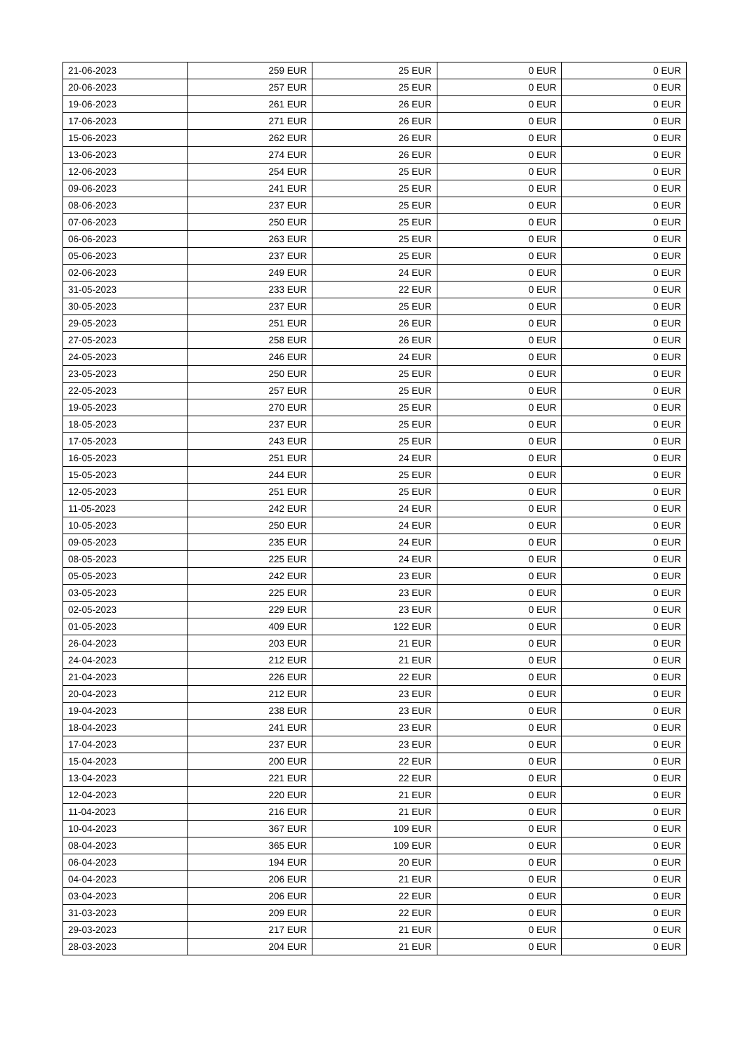| 21-06-2023 | 259 EUR | 25 EUR | 0 EUR | 0 EUR |
| 20-06-2023 | 257 EUR | 25 EUR | 0 EUR | 0 EUR |
| 19-06-2023 | 261 EUR | 26 EUR | 0 EUR | 0 EUR |
| 17-06-2023 | 271 EUR | 26 EUR | 0 EUR | 0 EUR |
| 15-06-2023 | 262 EUR | 26 EUR | 0 EUR | 0 EUR |
| 13-06-2023 | 274 EUR | 26 EUR | 0 EUR | 0 EUR |
| 12-06-2023 | 254 EUR | 25 EUR | 0 EUR | 0 EUR |
| 09-06-2023 | 241 EUR | 25 EUR | 0 EUR | 0 EUR |
| 08-06-2023 | 237 EUR | 25 EUR | 0 EUR | 0 EUR |
| 07-06-2023 | 250 EUR | 25 EUR | 0 EUR | 0 EUR |
| 06-06-2023 | 263 EUR | 25 EUR | 0 EUR | 0 EUR |
| 05-06-2023 | 237 EUR | 25 EUR | 0 EUR | 0 EUR |
| 02-06-2023 | 249 EUR | 24 EUR | 0 EUR | 0 EUR |
| 31-05-2023 | 233 EUR | 22 EUR | 0 EUR | 0 EUR |
| 30-05-2023 | 237 EUR | 25 EUR | 0 EUR | 0 EUR |
| 29-05-2023 | 251 EUR | 26 EUR | 0 EUR | 0 EUR |
| 27-05-2023 | 258 EUR | 26 EUR | 0 EUR | 0 EUR |
| 24-05-2023 | 246 EUR | 24 EUR | 0 EUR | 0 EUR |
| 23-05-2023 | 250 EUR | 25 EUR | 0 EUR | 0 EUR |
| 22-05-2023 | 257 EUR | 25 EUR | 0 EUR | 0 EUR |
| 19-05-2023 | 270 EUR | 25 EUR | 0 EUR | 0 EUR |
| 18-05-2023 | 237 EUR | 25 EUR | 0 EUR | 0 EUR |
| 17-05-2023 | 243 EUR | 25 EUR | 0 EUR | 0 EUR |
| 16-05-2023 | 251 EUR | 24 EUR | 0 EUR | 0 EUR |
| 15-05-2023 | 244 EUR | 25 EUR | 0 EUR | 0 EUR |
| 12-05-2023 | 251 EUR | 25 EUR | 0 EUR | 0 EUR |
| 11-05-2023 | 242 EUR | 24 EUR | 0 EUR | 0 EUR |
| 10-05-2023 | 250 EUR | 24 EUR | 0 EUR | 0 EUR |
| 09-05-2023 | 235 EUR | 24 EUR | 0 EUR | 0 EUR |
| 08-05-2023 | 225 EUR | 24 EUR | 0 EUR | 0 EUR |
| 05-05-2023 | 242 EUR | 23 EUR | 0 EUR | 0 EUR |
| 03-05-2023 | 225 EUR | 23 EUR | 0 EUR | 0 EUR |
| 02-05-2023 | 229 EUR | 23 EUR | 0 EUR | 0 EUR |
| 01-05-2023 | 409 EUR | 122 EUR | 0 EUR | 0 EUR |
| 26-04-2023 | 203 EUR | 21 EUR | 0 EUR | 0 EUR |
| 24-04-2023 | 212 EUR | 21 EUR | 0 EUR | 0 EUR |
| 21-04-2023 | 226 EUR | 22 EUR | 0 EUR | 0 EUR |
| 20-04-2023 | 212 EUR | 23 EUR | 0 EUR | 0 EUR |
| 19-04-2023 | 238 EUR | 23 EUR | 0 EUR | 0 EUR |
| 18-04-2023 | 241 EUR | 23 EUR | 0 EUR | 0 EUR |
| 17-04-2023 | 237 EUR | 23 EUR | 0 EUR | 0 EUR |
| 15-04-2023 | 200 EUR | 22 EUR | 0 EUR | 0 EUR |
| 13-04-2023 | 221 EUR | 22 EUR | 0 EUR | 0 EUR |
| 12-04-2023 | 220 EUR | 21 EUR | 0 EUR | 0 EUR |
| 11-04-2023 | 216 EUR | 21 EUR | 0 EUR | 0 EUR |
| 10-04-2023 | 367 EUR | 109 EUR | 0 EUR | 0 EUR |
| 08-04-2023 | 365 EUR | 109 EUR | 0 EUR | 0 EUR |
| 06-04-2023 | 194 EUR | 20 EUR | 0 EUR | 0 EUR |
| 04-04-2023 | 206 EUR | 21 EUR | 0 EUR | 0 EUR |
| 03-04-2023 | 206 EUR | 22 EUR | 0 EUR | 0 EUR |
| 31-03-2023 | 209 EUR | 22 EUR | 0 EUR | 0 EUR |
| 29-03-2023 | 217 EUR | 21 EUR | 0 EUR | 0 EUR |
| 28-03-2023 | 204 EUR | 21 EUR | 0 EUR | 0 EUR |